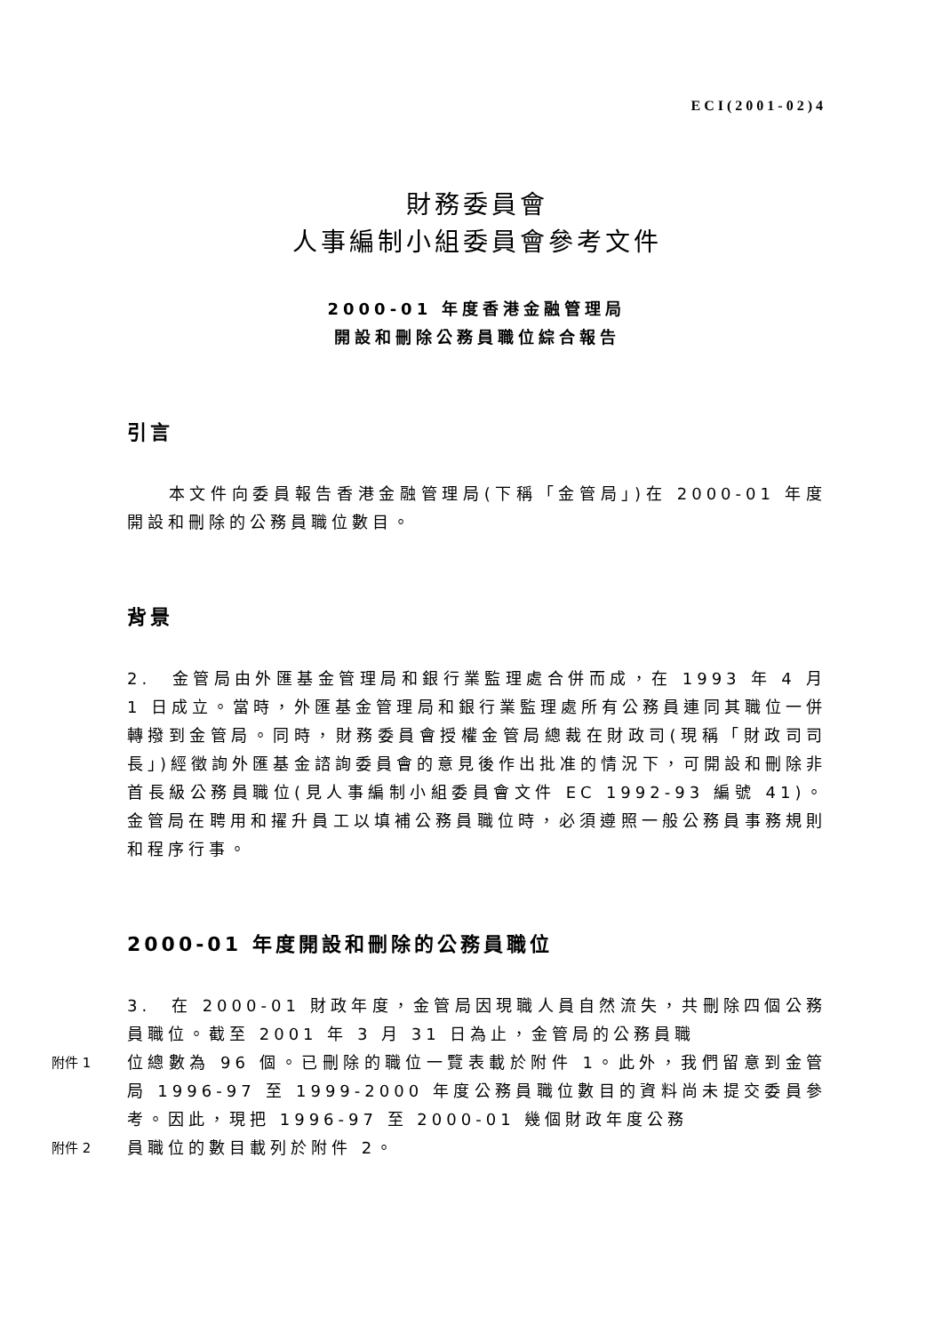ECI(2001-02)4
財務委員會
人事編制小組委員會參考文件
2000-01 年度香港金融管理局
開設和刪除公務員職位綜合報告
引言
  本文件向委員報告香港金融管理局(下稱「金管局」)在 2000-01 年度開設和刪除的公務員職位數目。
背景
2. 金管局由外匯基金管理局和銀行業監理處合併而成，在 1993 年 4 月 1 日成立。當時，外匯基金管理局和銀行業監理處所有公務員連同其職位一併轉撥到金管局。同時，財務委員會授權金管局總裁在財政司(現稱「財政司司長」)經徵詢外匯基金諮詢委員會的意見後作出批准的情況下，可開設和刪除非首長級公務員職位(見人事編制小組委員會文件 EC 1992-93 編號 41)。金管局在聘用和擢升員工以填補公務員職位時，必須遵照一般公務員事務規則和程序行事。
2000-01 年度開設和刪除的公務員職位
3. 在 2000-01 財政年度，金管局因現職人員自然流失，共刪除四個公務員職位。截至 2001 年 3 月 31 日為止，金管局的公務員職
附件 1
位總數為 96 個。已刪除的職位一覽表載於附件 1。此外，我們留意到金管局 1996-97 至 1999-2000 年度公務員職位數目的資料尚未提交委員參考。因此，現把 1996-97 至 2000-01 幾個財政年度公務
附件 2
員職位的數目載列於附件 2。